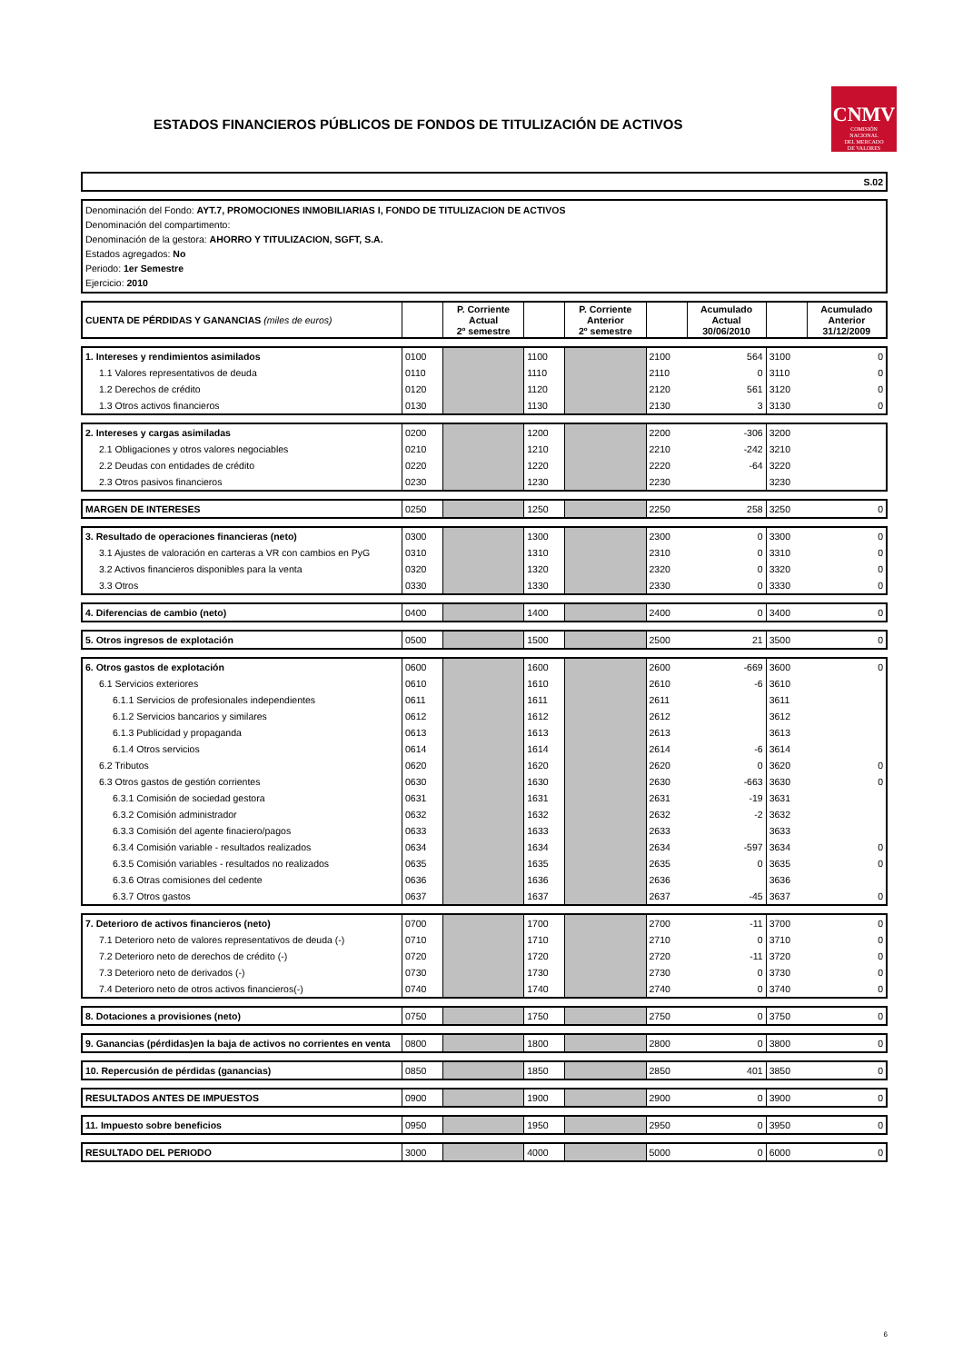ESTADOS FINANCIEROS PÚBLICOS DE FONDOS DE TITULIZACIÓN DE ACTIVOS
CNMV
COMISIÓN
NACIONAL
DEL MERCADO
DE VALORES
S.02
Denominación del Fondo: AYT.7, PROMOCIONES INMOBILIARIAS I, FONDO DE TITULIZACION DE ACTIVOS
Denominación del compartimento:
Denominación de la gestora: AHORRO Y TITULIZACION, SGFT, S.A.
Estados agregados: No
Periodo: 1er Semestre
Ejercicio: 2010
| CUENTA DE PÉRDIDAS Y GANANCIAS (miles de euros) | | P. Corriente Actual 2º semestre | | P. Corriente Anterior 2º semestre | | Acumulado Actual 30/06/2010 | | Acumulado Anterior 31/12/2009 |
| 1. Intereses y rendimientos asimilados | 0100 | | 1100 | | 2100 | 564 | 3100 | 0 |
| 1.1 Valores representativos de deuda | 0110 | | 1110 | | 2110 | 0 | 3110 | 0 |
| 1.2 Derechos de crédito | 0120 | | 1120 | | 2120 | 561 | 3120 | 0 |
| 1.3 Otros activos financieros | 0130 | | 1130 | | 2130 | 3 | 3130 | 0 |
| 2. Intereses y cargas asimiladas | 0200 | | 1200 | | 2200 | -306 | 3200 | |
| 2.1 Obligaciones y otros valores negociables | 0210 | | 1210 | | 2210 | -242 | 3210 | |
| 2.2 Deudas con entidades de crédito | 0220 | | 1220 | | 2220 | -64 | 3220 | |
| 2.3 Otros pasivos financieros | 0230 | | 1230 | | 2230 | | 3230 | |
| MARGEN DE INTERESES | 0250 | | 1250 | | 2250 | 258 | 3250 | 0 |
| 3. Resultado de operaciones financieras (neto) | 0300 | | 1300 | | 2300 | 0 | 3300 | 0 |
| 3.1 Ajustes de valoración en carteras a VR con cambios en PyG | 0310 | | 1310 | | 2310 | 0 | 3310 | 0 |
| 3.2 Activos financieros disponibles para la venta | 0320 | | 1320 | | 2320 | 0 | 3320 | 0 |
| 3.3 Otros | 0330 | | 1330 | | 2330 | 0 | 3330 | 0 |
| 4. Diferencias de cambio (neto) | 0400 | | 1400 | | 2400 | 0 | 3400 | 0 |
| 5. Otros ingresos de explotación | 0500 | | 1500 | | 2500 | 21 | 3500 | 0 |
| 6. Otros gastos de explotación | 0600 | | 1600 | | 2600 | -669 | 3600 | 0 |
| 6.1 Servicios exteriores | 0610 | | 1610 | | 2610 | -6 | 3610 | |
| 6.1.1 Servicios de profesionales independientes | 0611 | | 1611 | | 2611 | | 3611 | |
| 6.1.2 Servicios bancarios y similares | 0612 | | 1612 | | 2612 | | 3612 | |
| 6.1.3 Publicidad y propaganda | 0613 | | 1613 | | 2613 | | 3613 | |
| 6.1.4 Otros servicios | 0614 | | 1614 | | 2614 | -6 | 3614 | |
| 6.2 Tributos | 0620 | | 1620 | | 2620 | 0 | 3620 | 0 |
| 6.3 Otros gastos de gestión corrientes | 0630 | | 1630 | | 2630 | -663 | 3630 | 0 |
| 6.3.1 Comisión de sociedad gestora | 0631 | | 1631 | | 2631 | -19 | 3631 | |
| 6.3.2 Comisión administrador | 0632 | | 1632 | | 2632 | -2 | 3632 | |
| 6.3.3 Comisión del agente finaciero/pagos | 0633 | | 1633 | | 2633 | | 3633 | |
| 6.3.4 Comisión variable - resultados realizados | 0634 | | 1634 | | 2634 | -597 | 3634 | 0 |
| 6.3.5 Comisión variables - resultados no realizados | 0635 | | 1635 | | 2635 | 0 | 3635 | 0 |
| 6.3.6 Otras comisiones del cedente | 0636 | | 1636 | | 2636 | | 3636 | |
| 6.3.7 Otros gastos | 0637 | | 1637 | | 2637 | -45 | 3637 | 0 |
| 7. Deterioro de activos financieros (neto) | 0700 | | 1700 | | 2700 | -11 | 3700 | 0 |
| 7.1 Deterioro neto de valores representativos de deuda (-) | 0710 | | 1710 | | 2710 | 0 | 3710 | 0 |
| 7.2 Deterioro neto de derechos de crédito (-) | 0720 | | 1720 | | 2720 | -11 | 3720 | 0 |
| 7.3 Deterioro neto de derivados (-) | 0730 | | 1730 | | 2730 | 0 | 3730 | 0 |
| 7.4 Deterioro neto de otros activos financieros(-) | 0740 | | 1740 | | 2740 | 0 | 3740 | 0 |
| 8. Dotaciones a provisiones (neto) | 0750 | | 1750 | | 2750 | 0 | 3750 | 0 |
| 9. Ganancias (pérdidas)en la baja de activos no corrientes en venta | 0800 | | 1800 | | 2800 | 0 | 3800 | 0 |
| 10. Repercusión de pérdidas (ganancias) | 0850 | | 1850 | | 2850 | 401 | 3850 | 0 |
| RESULTADOS ANTES DE IMPUESTOS | 0900 | | 1900 | | 2900 | 0 | 3900 | 0 |
| 11. Impuesto sobre beneficios | 0950 | | 1950 | | 2950 | 0 | 3950 | 0 |
| RESULTADO DEL PERIODO | 3000 | | 4000 | | 5000 | 0 | 6000 | 0 |
6